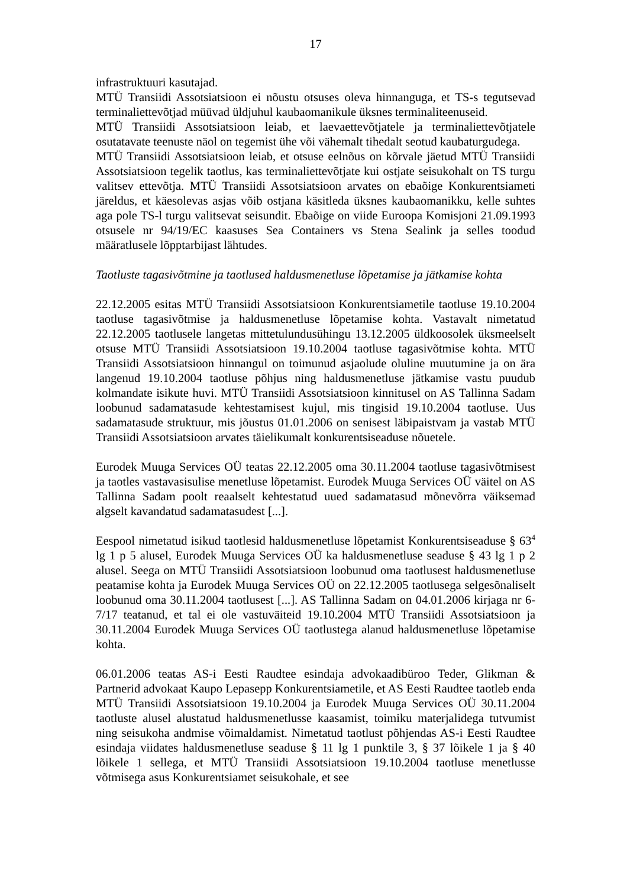17
infrastruktuuri kasutajad.
MTÜ Transiidi Assotsiatsioon ei nõustu otsuses oleva hinnanguga, et TS-s tegutsevad terminaliettevõtjad müüvad üldjuhul kaubaomanikule üksnes terminaliteenuseid.
MTÜ Transiidi Assotsiatsioon leiab, et laevaettevõtjatele ja terminaliettevõtjatele osutatavate teenuste näol on tegemist ühe või vähemalt tihedalt seotud kaubaturgudega.
MTÜ Transiidi Assotsiatsioon leiab, et otsuse eelnõus on kõrvale jäetud MTÜ Transiidi Assotsiatsioon tegelik taotlus, kas terminaliettevõtjate kui ostjate seisukohalt on TS turgu valitsev ettevõtja. MTÜ Transiidi Assotsiatsioon arvates on ebaõige Konkurentsiameti järeldus, et käesolevas asjas võib ostjana käsitleda üksnes kaubaomanikku, kelle suhtes aga pole TS-l turgu valitsevat seisundit. Ebaõige on viide Euroopa Komisjoni 21.09.1993 otsusele nr 94/19/EC kaasuses Sea Containers vs Stena Sealink ja selles toodud määratlusele lõpptarbijast lähtudes.
Taotluste tagasivõtmine ja taotlused haldusmenetluse lõpetamise ja jätkamise kohta
22.12.2005 esitas MTÜ Transiidi Assotsiatsioon Konkurentsiametile taotluse 19.10.2004 taotluse tagasivõtmise ja haldusmenetluse lõpetamise kohta. Vastavalt nimetatud 22.12.2005 taotlusele langetas mittetulundusühingu 13.12.2005 üldkoosolek üksmeelselt otsuse MTÜ Transiidi Assotsiatsioon 19.10.2004 taotluse tagasivõtmise kohta. MTÜ Transiidi Assotsiatsioon hinnangul on toimunud asjaolude oluline muutumine ja on ära langenud 19.10.2004 taotluse põhjus ning haldusmenetluse jätkamise vastu puudub kolmandate isikute huvi. MTÜ Transiidi Assotsiatsioon kinnitusel on AS Tallinna Sadam loobunud sadamatasude kehtestamisest kujul, mis tingisid 19.10.2004 taotluse. Uus sadamatasude struktuur, mis jõustus 01.01.2006 on senisest läbipaistvam ja vastab MTÜ Transiidi Assotsiatsioon arvates täielikumalt konkurentsiseaduse nõuetele.
Eurodek Muuga Services OÜ teatas 22.12.2005 oma 30.11.2004 taotluse tagasivõtmisest ja taotles vastavasisulise menetluse lõpetamist. Eurodek Muuga Services OÜ väitel on AS Tallinna Sadam poolt reaalselt kehtestatud uued sadamatasud mõnevõrra väiksemad algselt kavandatud sadamatasudest [...].
Eespool nimetatud isikud taotlesid haldusmenetluse lõpetamist Konkurentsiseaduse § 63<sup>4</sup> lg 1 p 5 alusel, Eurodek Muuga Services OÜ ka haldusmenetluse seaduse § 43 lg 1 p 2 alusel. Seega on MTÜ Transiidi Assotsiatsioon loobunud oma taotlusest haldusmenetluse peatamise kohta ja Eurodek Muuga Services OÜ on 22.12.2005 taotlusega selgesõnaliselt loobunud oma 30.11.2004 taotlusest [...]. AS Tallinna Sadam on 04.01.2006 kirjaga nr 6-7/17 teatanud, et tal ei ole vastuväiteid 19.10.2004 MTÜ Transiidi Assotsiatsioon ja 30.11.2004 Eurodek Muuga Services OÜ taotlustega alanud haldusmenetluse lõpetamise kohta.
06.01.2006 teatas AS-i Eesti Raudtee esindaja advokaadibüroo Teder, Glikman & Partnerid advokaat Kaupo Lepasepp Konkurentsiametile, et AS Eesti Raudtee taotleb enda MTÜ Transiidi Assotsiatsioon 19.10.2004 ja Eurodek Muuga Services OÜ 30.11.2004 taotluste alusel alustatud haldusmenetlusse kaasamist, toimiku materjalidega tutvumist ning seisukoha andmise võimaldamist. Nimetatud taotlust põhjendas AS-i Eesti Raudtee esindaja viidates haldusmenetluse seaduse § 11 lg 1 punktile 3, § 37 lõikele 1 ja § 40 lõikele 1 sellega, et MTÜ Transiidi Assotsiatsioon 19.10.2004 taotluse menetlusse võtmisega asus Konkurentsiamet seisukohale, et see